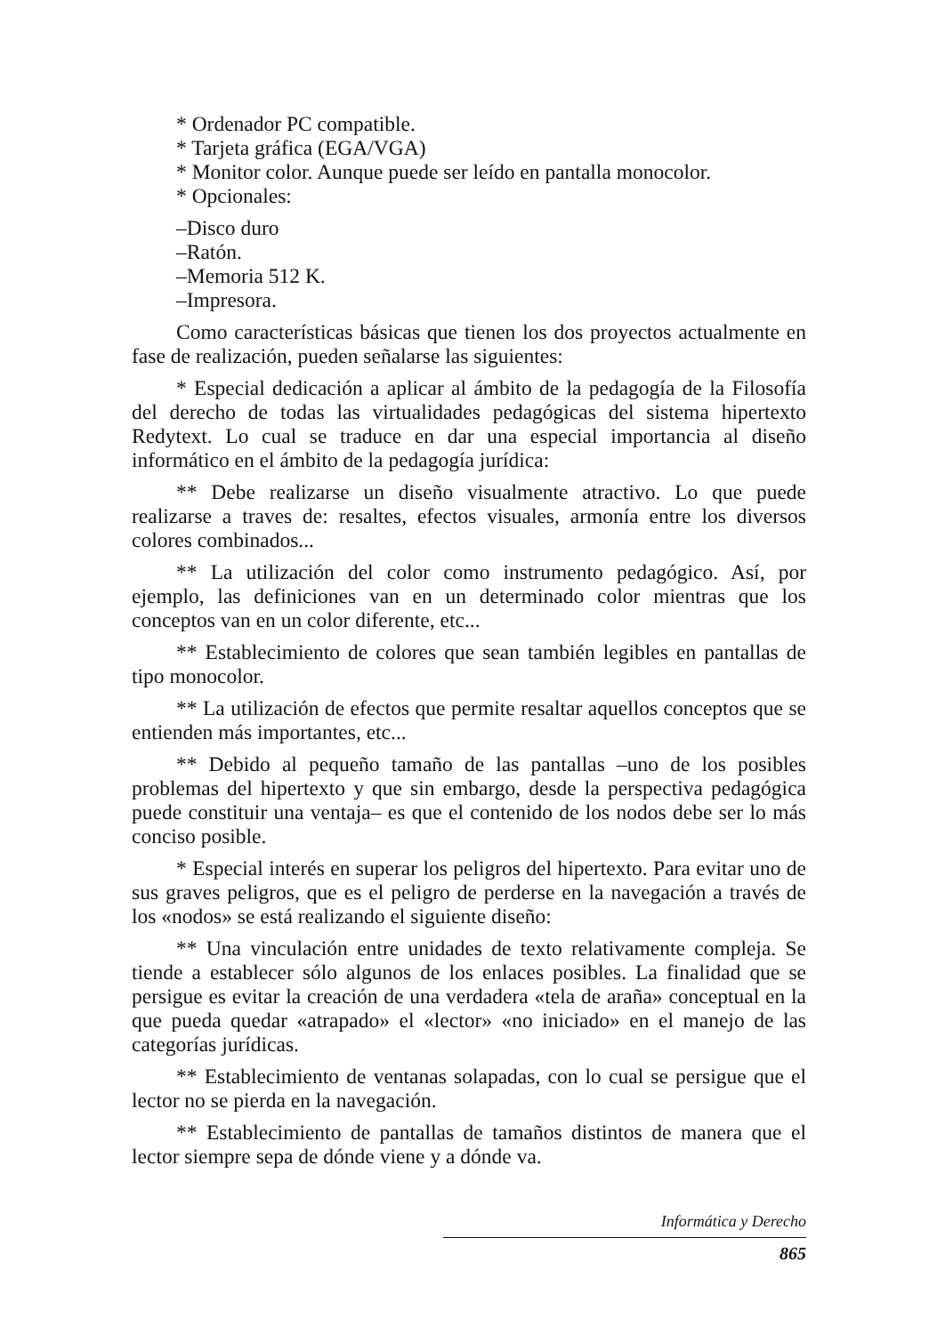* Ordenador PC compatible.
* Tarjeta gráfica (EGA/VGA)
* Monitor color. Aunque puede ser leído en pantalla monocolor.
* Opcionales:
–Disco duro
–Ratón.
–Memoria 512 K.
–Impresora.
Como características básicas que tienen los dos proyectos actualmente en fase de realización, pueden señalarse las siguientes:
* Especial dedicación a aplicar al ámbito de la pedagogía de la Filosofía del derecho de todas las virtualidades pedagógicas del sistema hipertexto Redytext. Lo cual se traduce en dar una especial importancia al diseño informático en el ámbito de la pedagogía jurídica:
** Debe realizarse un diseño visualmente atractivo. Lo que puede realizarse a traves de: resaltes, efectos visuales, armonía entre los diversos colores combinados...
** La utilización del color como instrumento pedagógico. Así, por ejemplo, las definiciones van en un determinado color mientras que los conceptos van en un color diferente, etc...
** Establecimiento de colores que sean también legibles en pantallas de tipo monocolor.
** La utilización de efectos que permite resaltar aquellos conceptos que se entienden más importantes, etc...
** Debido al pequeño tamaño de las pantallas –uno de los posibles problemas del hipertexto y que sin embargo, desde la perspectiva pedagógica puede constituir una ventaja– es que el contenido de los nodos debe ser lo más conciso posible.
* Especial interés en superar los peligros del hipertexto. Para evitar uno de sus graves peligros, que es el peligro de perderse en la navegación a través de los «nodos» se está realizando el siguiente diseño:
** Una vinculación entre unidades de texto relativamente compleja. Se tiende a establecer sólo algunos de los enlaces posibles. La finalidad que se persigue es evitar la creación de una verdadera «tela de araña» conceptual en la que pueda quedar «atrapado» el «lector» «no iniciado» en el manejo de las categorías jurídicas.
** Establecimiento de ventanas solapadas, con lo cual se persigue que el lector no se pierda en la navegación.
** Establecimiento de pantallas de tamaños distintos de manera que el lector siempre sepa de dónde viene y a dónde va.
Informática y Derecho
865